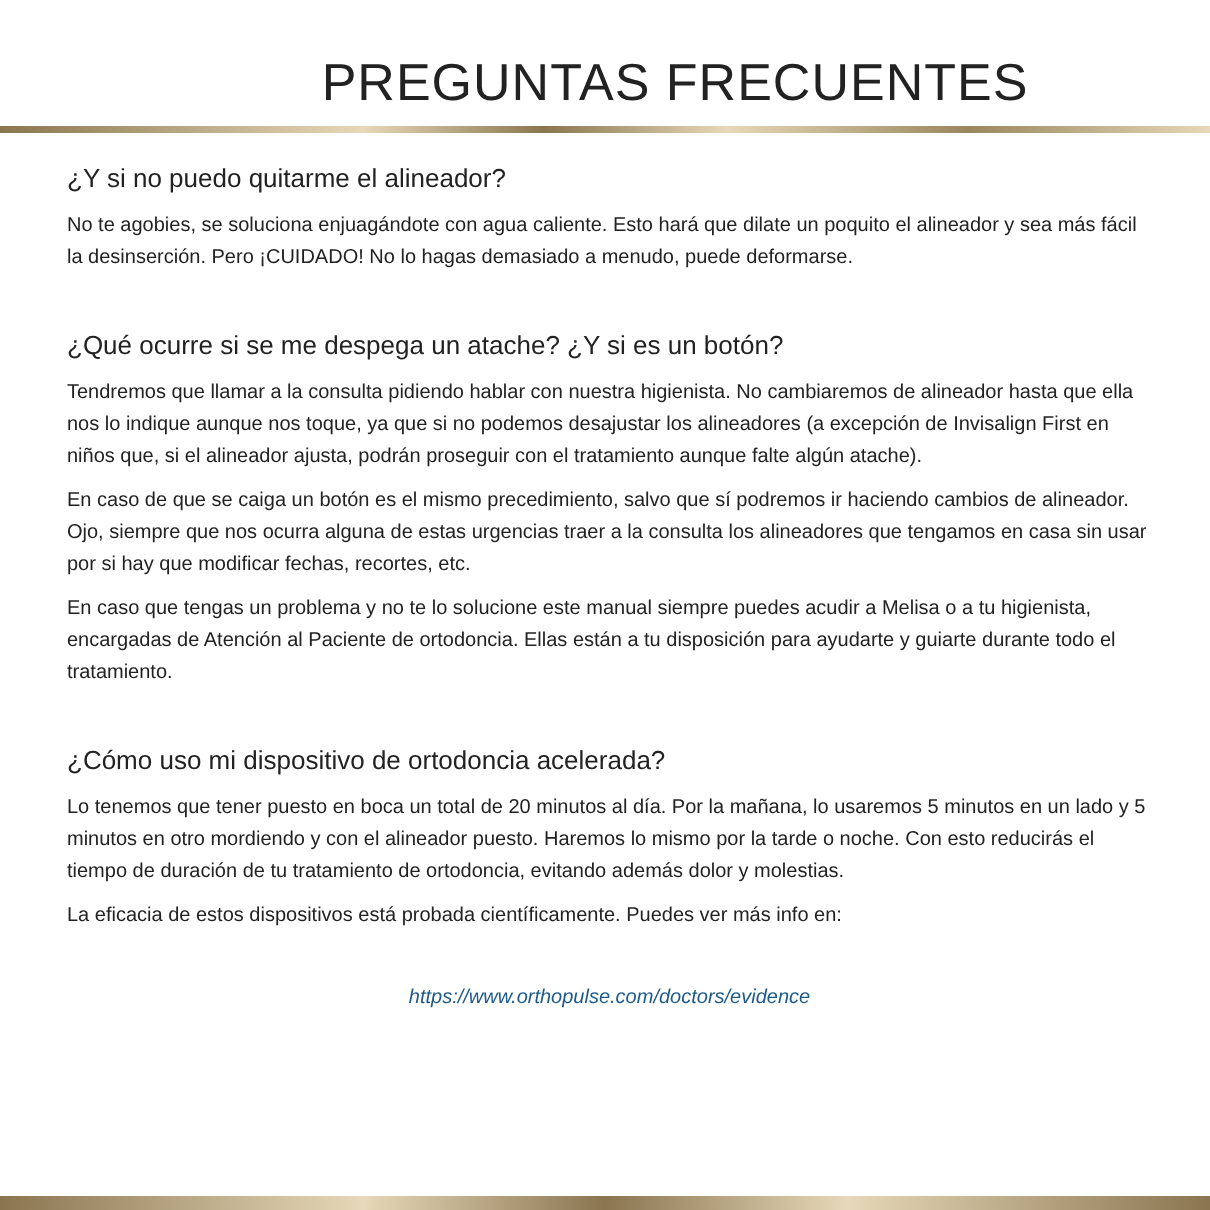PREGUNTAS FRECUENTES
¿Y si no puedo quitarme el alineador?
No te agobies, se soluciona enjuagándote con agua caliente. Esto hará que dilate un poquito el alineador y sea más fácil la desinserción. Pero ¡CUIDADO! No lo hagas demasiado a menudo, puede deformarse.
¿Qué ocurre si se me despega un atache? ¿Y si es un botón?
Tendremos que llamar a la consulta pidiendo hablar con nuestra higienista. No cambiaremos de alineador hasta que ella nos lo indique aunque nos toque, ya que si no podemos desajustar los alineadores (a excepción de Invisalign First en niños que, si el alineador ajusta, podrán proseguir con el tratamiento aunque falte algún atache).
En caso de que se caiga un botón es el mismo precedimiento, salvo que sí podremos ir haciendo cambios de alineador. Ojo, siempre que nos ocurra alguna de estas urgencias traer a la consulta los alineadores que tengamos en casa sin usar por si hay que modificar fechas, recortes, etc.
En caso que tengas un problema y no te lo solucione este manual siempre puedes acudir a Melisa o a tu higienista, encargadas de Atención al Paciente de ortodoncia. Ellas están a tu disposición para ayudarte y guiarte durante todo el tratamiento.
¿Cómo uso mi dispositivo de ortodoncia acelerada?
Lo tenemos que tener puesto en boca un total de 20 minutos al día. Por la mañana, lo usaremos 5 minutos en un lado y 5 minutos en otro mordiendo y con el alineador puesto. Haremos lo mismo por la tarde o noche. Con esto reducirás el tiempo de duración de tu tratamiento de ortodoncia, evitando además dolor y molestias.
La eficacia de estos dispositivos está probada científicamente. Puedes ver más info en:
https://www.orthopulse.com/doctors/evidence